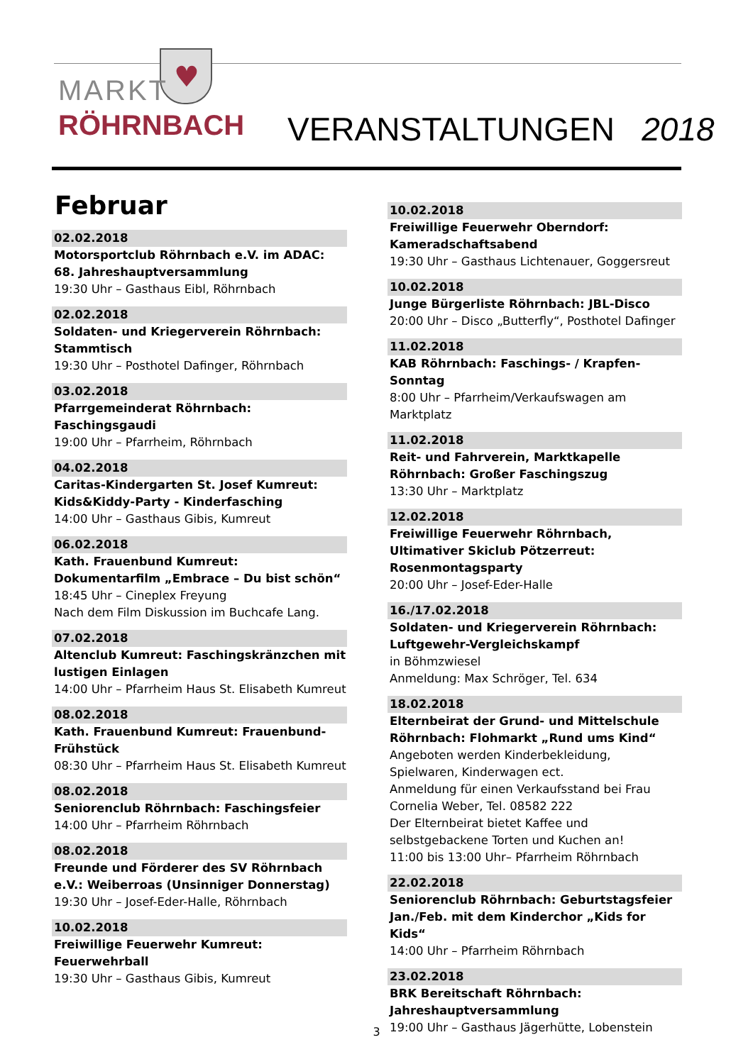♥
MARKT
RÖHRNBACH
VERANSTALTUNGEN 2018
Februar
02.02.2018
Motorsportclub Röhrnbach e.V. im ADAC: 68. Jahreshauptversammlung
19:30 Uhr – Gasthaus Eibl, Röhrnbach
02.02.2018
Soldaten- und Kriegerverein Röhrnbach: Stammtisch
19:30 Uhr – Posthotel Dafinger, Röhrnbach
03.02.2018
Pfarrgemeinderat Röhrnbach: Faschingsgaudi
19:00 Uhr – Pfarrheim, Röhrnbach
04.02.2018
Caritas-Kindergarten St. Josef Kumreut: Kids&Kiddy-Party - Kinderfasching
14:00 Uhr – Gasthaus Gibis, Kumreut
06.02.2018
Kath. Frauenbund Kumreut: Dokumentarfilm „Embrace – Du bist schön“18:45 Uhr – Cineplex Freyung
Nach dem Film Diskussion im Buchcafe Lang.
07.02.2018
Altenclub Kumreut: Faschingskränzchen mit lustigen Einlagen
14:00 Uhr – Pfarrheim Haus St. Elisabeth Kumreut
08.02.2018
Kath. Frauenbund Kumreut: Frauenbund-Frühstück
08:30 Uhr – Pfarrheim Haus St. Elisabeth Kumreut
08.02.2018
Seniorenclub Röhrnbach: Faschingsfeier
14:00 Uhr – Pfarrheim Röhrnbach
08.02.2018
Freunde und Förderer des SV Röhrnbach e.V.: Weiberroas (Unsinniger Donnerstag)
19:30 Uhr – Josef-Eder-Halle, Röhrnbach
10.02.2018
Freiwillige Feuerwehr Kumreut: Feuerwehrball
19:30 Uhr – Gasthaus Gibis, Kumreut
10.02.2018
Freiwillige Feuerwehr Oberndorf: Kameradschaftsabend
19:30 Uhr – Gasthaus Lichtenauer, Goggersreut
10.02.2018
Junge Bürgerliste Röhrnbach: JBL-Disco
20:00 Uhr – Disco „Butterfly“, Posthotel Dafinger
11.02.2018
KAB Röhrnbach: Faschings- / Krapfen-Sonntag
8:00 Uhr – Pfarrheim/Verkaufswagen am Marktplatz
11.02.2018
Reit- und Fahrverein, Marktkapelle Röhrnbach: Großer Faschingszug
13:30 Uhr – Marktplatz
12.02.2018
Freiwillige Feuerwehr Röhrnbach, Ultimativer Skiclub Pötzerreut: Rosenmontagsparty
20:00 Uhr – Josef-Eder-Halle
16./17.02.2018
Soldaten- und Kriegerverein Röhrnbach: Luftgewehr-Vergleichskampf
in Böhmzwiesel
Anmeldung: Max Schröger, Tel. 634
18.02.2018
Elternbeirat der Grund- und Mittelschule Röhrnbach: Flohmarkt „Rund ums Kind“Angeboten werden Kinderbekleidung, Spielwaren, Kinderwagen ect.
Anmeldung für einen Verkaufsstand bei Frau Cornelia Weber, Tel. 08582 222
Der Elternbeirat bietet Kaffee und selbstgebackene Torten und Kuchen an!
11:00 bis 13:00 Uhr– Pfarrheim Röhrnbach
22.02.2018
Seniorenclub Röhrnbach: Geburtstagsfeier Jan./Feb. mit dem Kinderchor „Kids for Kids“14:00 Uhr – Pfarrheim Röhrnbach
23.02.2018
BRK Bereitschaft Röhrnbach: Jahreshauptversammlung
19:00 Uhr – Gasthaus Jägerhütte, Lobenstein
3